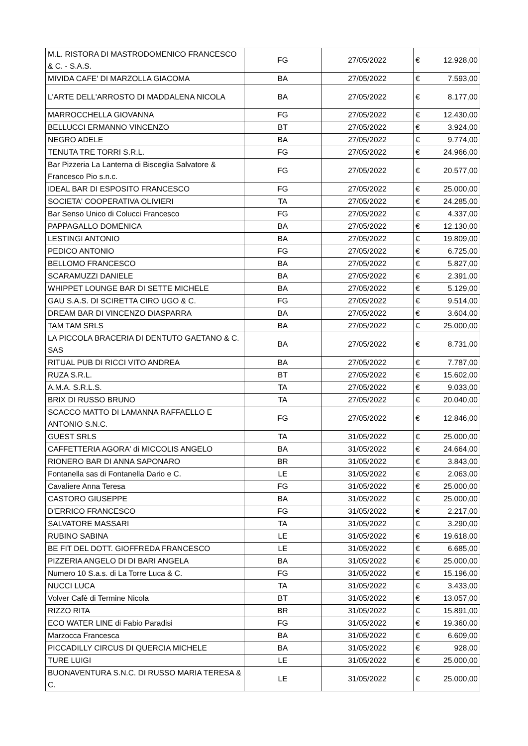| M.L. RISTORA DI MASTRODOMENICO FRANCESCO & C. - S.A.S. | FG | 27/05/2022 | € | 12.928,00 |
| MIVIDA CAFE' DI MARZOLLA GIACOMA | BA | 27/05/2022 | € | 7.593,00 |
| L'ARTE DELL'ARROSTO DI MADDALENA NICOLA | BA | 27/05/2022 | € | 8.177,00 |
| MARROCCHELLA GIOVANNA | FG | 27/05/2022 | € | 12.430,00 |
| BELLUCCI ERMANNO VINCENZO | BT | 27/05/2022 | € | 3.924,00 |
| NEGRO ADELE | BA | 27/05/2022 | € | 9.774,00 |
| TENUTA TRE TORRI S.R.L. | FG | 27/05/2022 | € | 24.966,00 |
| Bar Pizzeria La Lanterna di Bisceglia Salvatore & Francesco Pio s.n.c. | FG | 27/05/2022 | € | 20.577,00 |
| IDEAL BAR DI ESPOSITO FRANCESCO | FG | 27/05/2022 | € | 25.000,00 |
| SOCIETA' COOPERATIVA OLIVIERI | TA | 27/05/2022 | € | 24.285,00 |
| Bar Senso Unico di Colucci Francesco | FG | 27/05/2022 | € | 4.337,00 |
| PAPPAGALLO DOMENICA | BA | 27/05/2022 | € | 12.130,00 |
| LESTINGI ANTONIO | BA | 27/05/2022 | € | 19.809,00 |
| PEDICO ANTONIO | FG | 27/05/2022 | € | 6.725,00 |
| BELLOMO FRANCESCO | BA | 27/05/2022 | € | 5.827,00 |
| SCARAMUZZI DANIELE | BA | 27/05/2022 | € | 2.391,00 |
| WHIPPET LOUNGE BAR DI SETTE MICHELE | BA | 27/05/2022 | € | 5.129,00 |
| GAU S.A.S. DI SCIRETTA CIRO UGO & C. | FG | 27/05/2022 | € | 9.514,00 |
| DREAM BAR DI VINCENZO DIASPARRA | BA | 27/05/2022 | € | 3.604,00 |
| TAM TAM SRLS | BA | 27/05/2022 | € | 25.000,00 |
| LA PICCOLA BRACERIA DI DENTUTO GAETANO & C. SAS | BA | 27/05/2022 | € | 8.731,00 |
| RITUAL PUB DI RICCI VITO ANDREA | BA | 27/05/2022 | € | 7.787,00 |
| RUZA S.R.L. | BT | 27/05/2022 | € | 15.602,00 |
| A.M.A. S.R.L.S. | TA | 27/05/2022 | € | 9.033,00 |
| BRIX DI RUSSO BRUNO | TA | 27/05/2022 | € | 20.040,00 |
| SCACCO MATTO DI LAMANNA RAFFAELLO E ANTONIO S.N.C. | FG | 27/05/2022 | € | 12.846,00 |
| GUEST SRLS | TA | 31/05/2022 | € | 25.000,00 |
| CAFFETTERIA AGORA' di MICCOLIS ANGELO | BA | 31/05/2022 | € | 24.664,00 |
| RIONERO BAR DI ANNA SAPONARO | BR | 31/05/2022 | € | 3.843,00 |
| Fontanella sas di Fontanella Dario e C. | LE | 31/05/2022 | € | 2.063,00 |
| Cavaliere Anna Teresa | FG | 31/05/2022 | € | 25.000,00 |
| CASTORO GIUSEPPE | BA | 31/05/2022 | € | 25.000,00 |
| D'ERRICO FRANCESCO | FG | 31/05/2022 | € | 2.217,00 |
| SALVATORE MASSARI | TA | 31/05/2022 | € | 3.290,00 |
| RUBINO SABINA | LE | 31/05/2022 | € | 19.618,00 |
| BE FIT DEL DOTT. GIOFFREDA FRANCESCO | LE | 31/05/2022 | € | 6.685,00 |
| PIZZERIA ANGELO DI DI BARI ANGELA | BA | 31/05/2022 | € | 25.000,00 |
| Numero 10 S.a.s. di La Torre Luca & C. | FG | 31/05/2022 | € | 15.196,00 |
| NUCCI LUCA | TA | 31/05/2022 | € | 3.433,00 |
| Volver Cafè di Termine Nicola | BT | 31/05/2022 | € | 13.057,00 |
| RIZZO RITA | BR | 31/05/2022 | € | 15.891,00 |
| ECO WATER LINE di Fabio Paradisi | FG | 31/05/2022 | € | 19.360,00 |
| Marzocca Francesca | BA | 31/05/2022 | € | 6.609,00 |
| PICCADILLY CIRCUS DI QUERCIA MICHELE | BA | 31/05/2022 | € | 928,00 |
| TURE LUIGI | LE | 31/05/2022 | € | 25.000,00 |
| BUONAVENTURA S.N.C. DI RUSSO MARIA TERESA & C. | LE | 31/05/2022 | € | 25.000,00 |